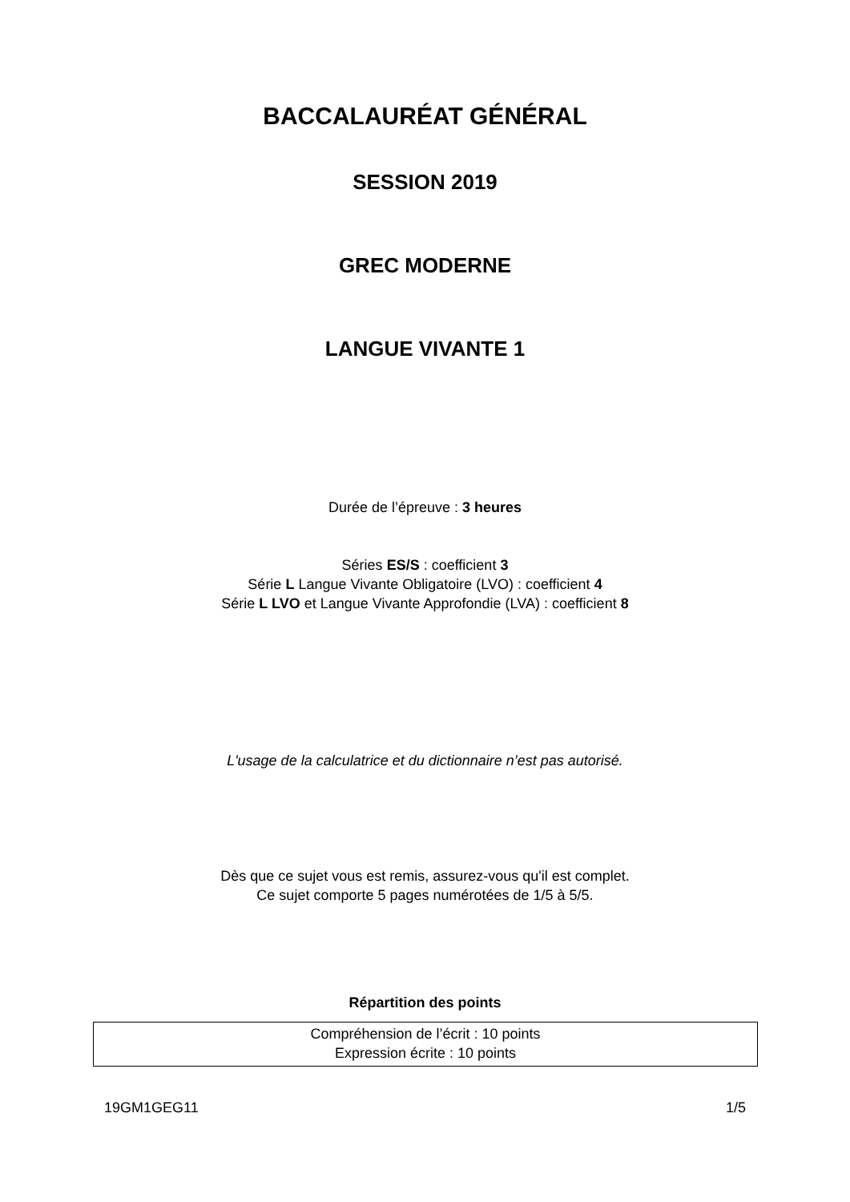BACCALAURÉAT GÉNÉRAL
SESSION 2019
GREC MODERNE
LANGUE VIVANTE 1
Durée de l’épreuve : 3 heures
Séries ES/S : coefficient 3
Série L Langue Vivante Obligatoire (LVO) : coefficient 4
Série L LVO et Langue Vivante Approfondie (LVA) : coefficient 8
L'usage de la calculatrice et du dictionnaire n’est pas autorisé.
Dès que ce sujet vous est remis, assurez-vous qu'il est complet.
Ce sujet comporte 5 pages numérotées de 1/5 à 5/5.
Répartition des points
Compréhension de l’écrit : 10 points
Expression écrite : 10 points
19GM1GEG11 1/5